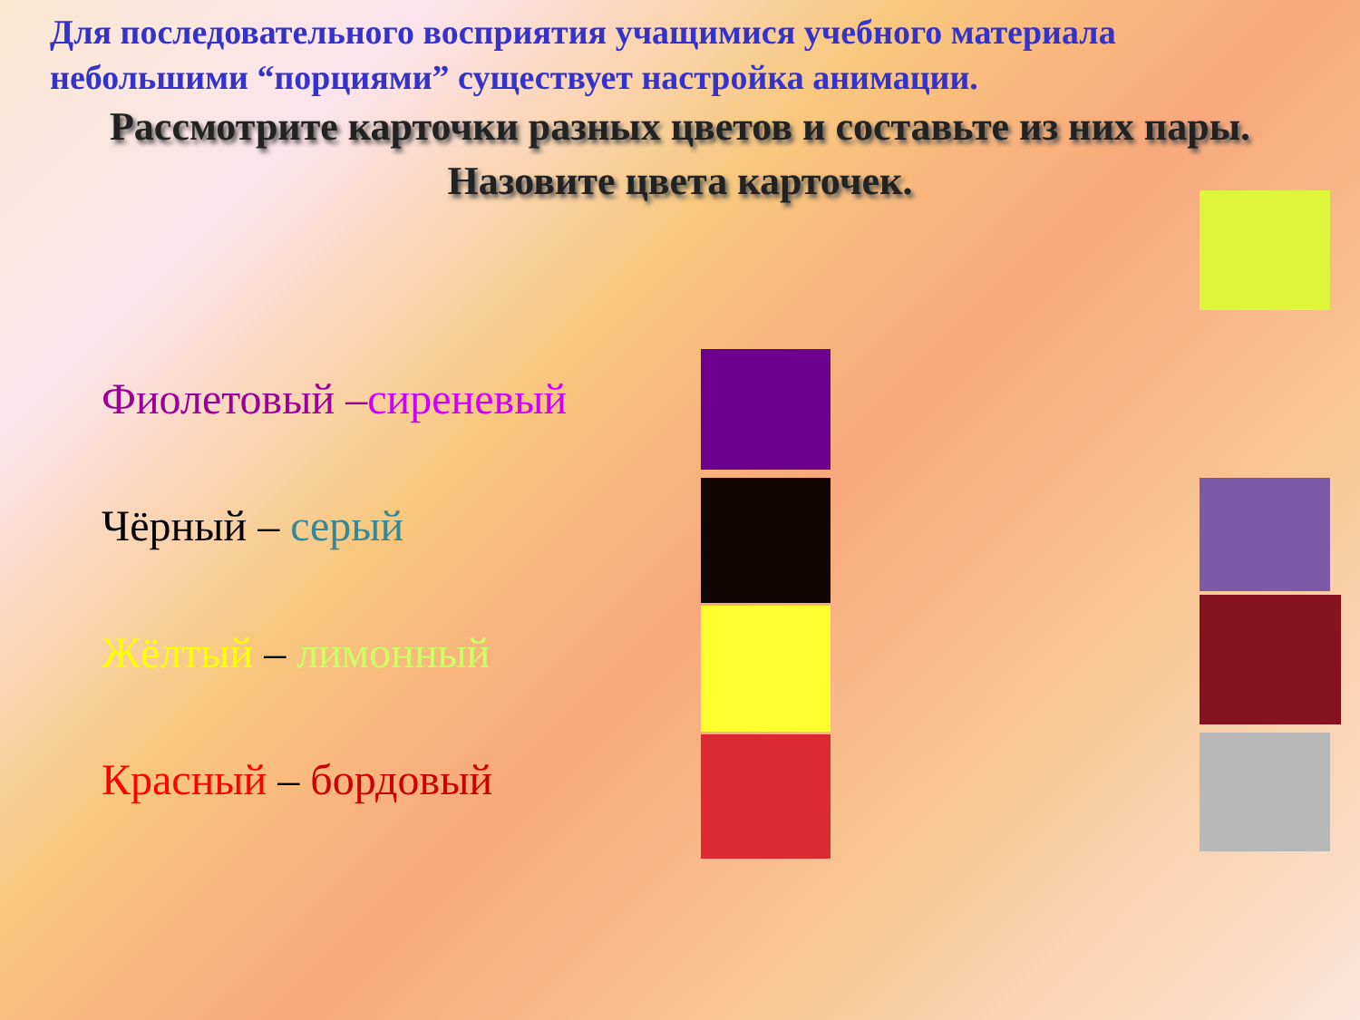Для последовательного восприятия учащимися учебного материала небольшими “порциями” существует настройка анимации.
Рассмотрите карточки разных цветов и составьте из них пары.
Назовите цвета карточек.
Фиолетовый –сиреневый
Чёрный – серый
Жёлтый – лимонный
Красный – бордовый